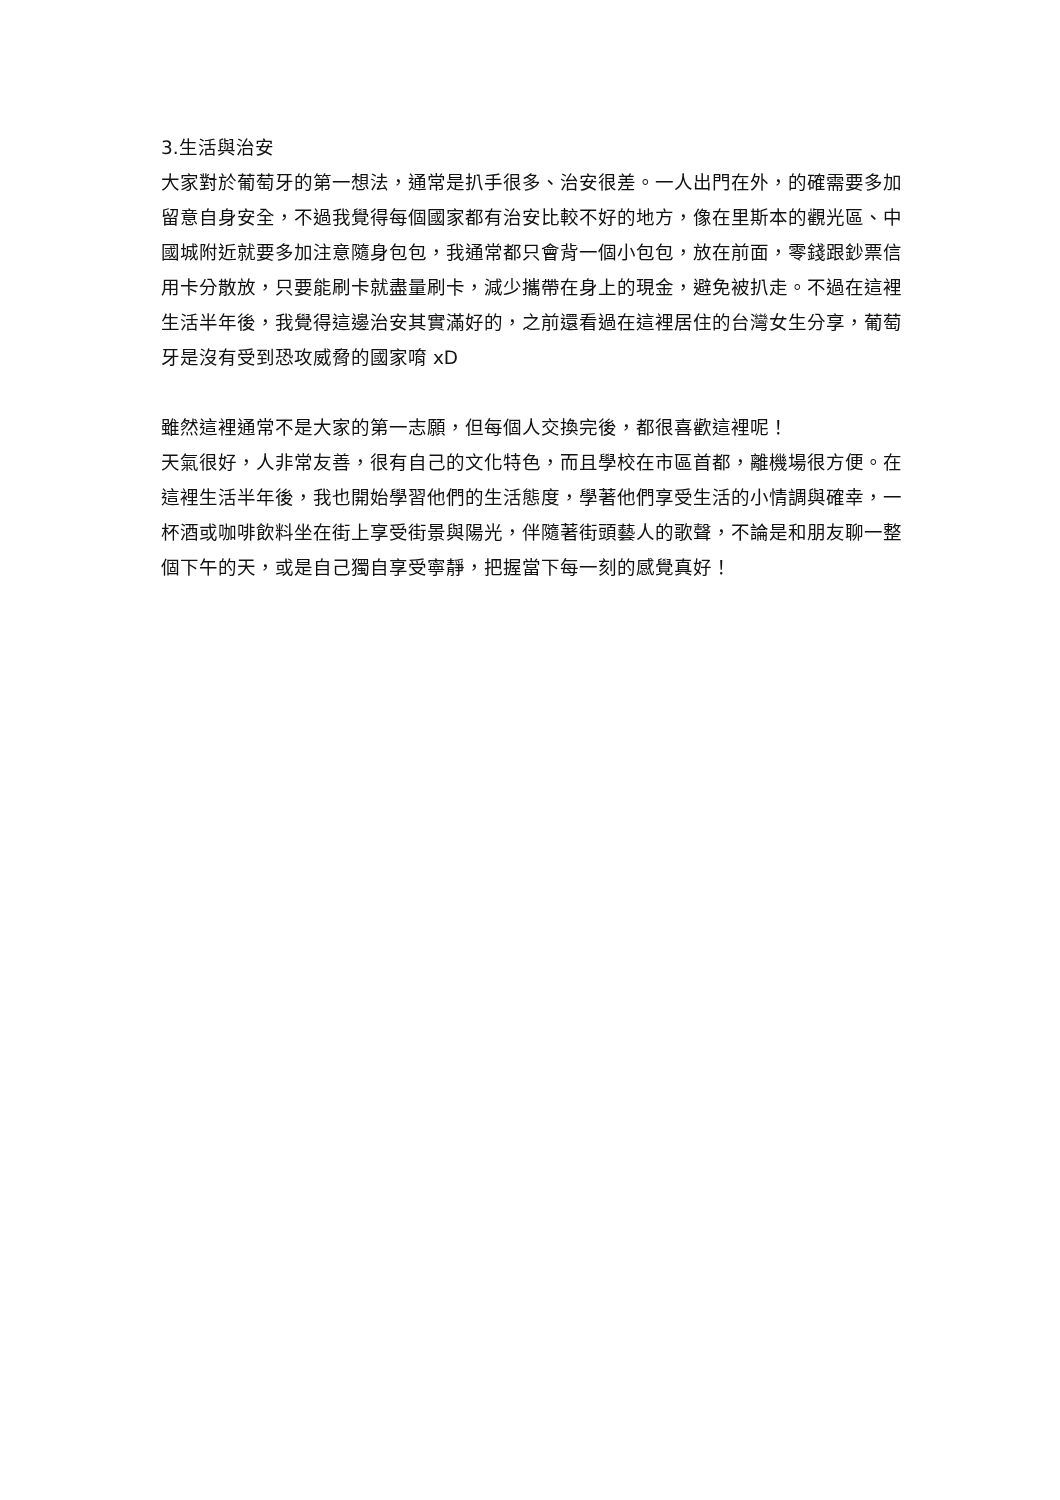3.生活與治安
大家對於葡萄牙的第一想法，通常是扒手很多、治安很差。一人出門在外，的確需要多加留意自身安全，不過我覺得每個國家都有治安比較不好的地方，像在里斯本的觀光區、中國城附近就要多加注意隨身包包，我通常都只會背一個小包包，放在前面，零錢跟鈔票信用卡分散放，只要能刷卡就盡量刷卡，減少攜帶在身上的現金，避免被扒走。不過在這裡生活半年後，我覺得這邊治安其實滿好的，之前還看過在這裡居住的台灣女生分享，葡萄牙是沒有受到恐攻威脅的國家唷 xD
雖然這裡通常不是大家的第一志願，但每個人交換完後，都很喜歡這裡呢！
天氣很好，人非常友善，很有自己的文化特色，而且學校在市區首都，離機場很方便。在這裡生活半年後，我也開始學習他們的生活態度，學著他們享受生活的小情調與確幸，一杯酒或咖啡飲料坐在街上享受街景與陽光，伴隨著街頭藝人的歌聲，不論是和朋友聊一整個下午的天，或是自己獨自享受寧靜，把握當下每一刻的感覺真好！